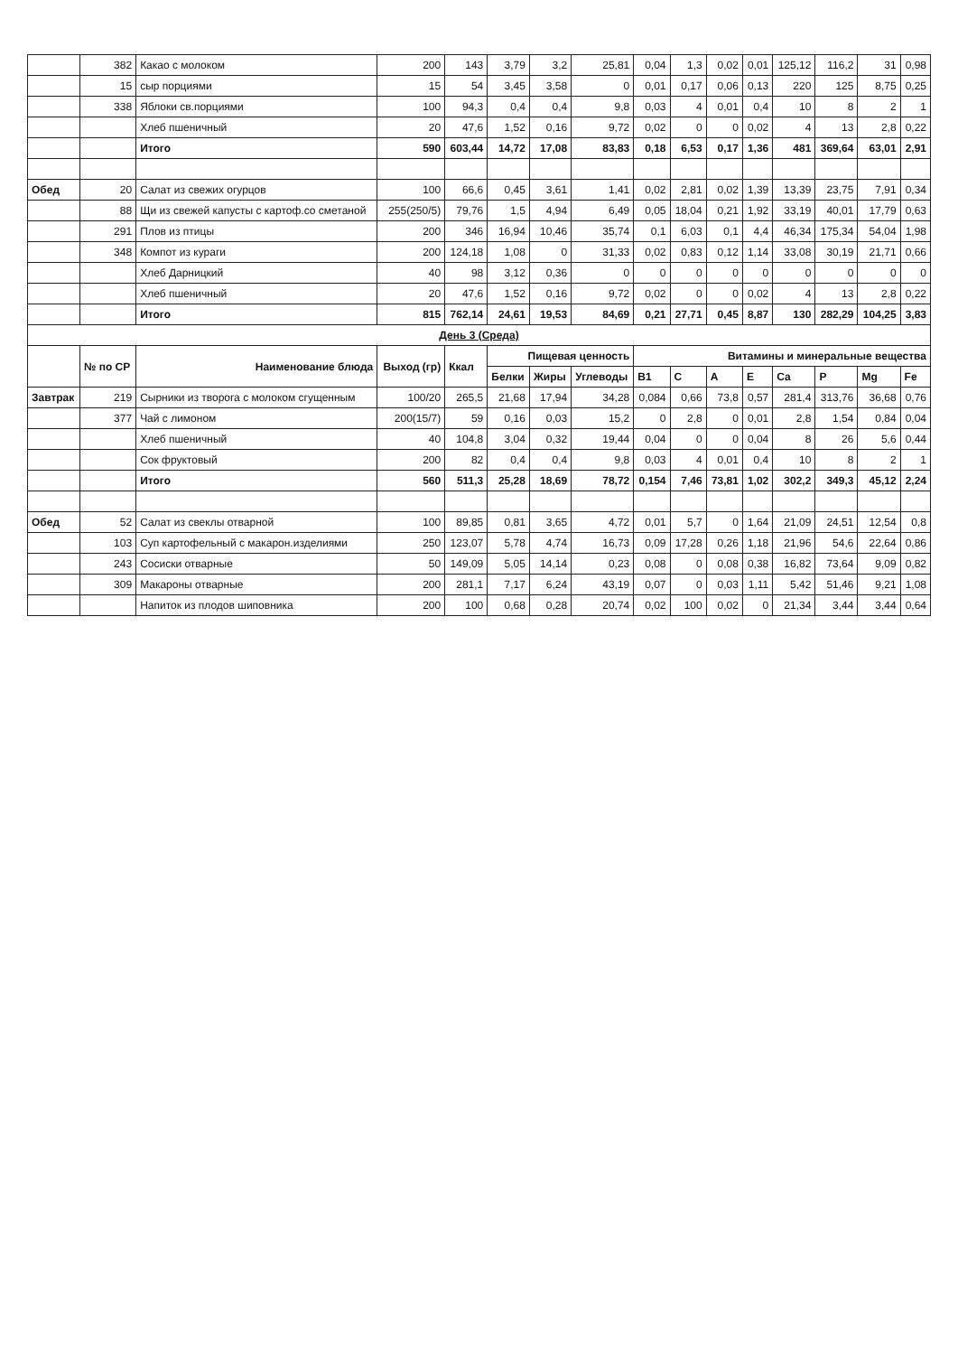| | 382 | Какао с молоком | 200 | 143 | 3,79 | 3,2 | 25,81 | 0,04 | 1,3 | 0,02 | 0,01 | 125,12 | 116,2 | 31 | 0,98 |
| | 15 | сыр порциями | 15 | 54 | 3,45 | 3,58 | 0 | 0,01 | 0,17 | 0,06 | 0,13 | 220 | 125 | 8,75 | 0,25 |
| | 338 | Яблоки св.порциями | 100 | 94,3 | 0,4 | 0,4 | 9,8 | 0,03 | 4 | 0,01 | 0,4 | 10 | 8 | 2 | 1 |
| | | Хлеб пшеничный | 20 | 47,6 | 1,52 | 0,16 | 9,72 | 0,02 | 0 | 0 | 0,02 | 4 | 13 | 2,8 | 0,22 |
| | | Итого | 590 | 603,44 | 14,72 | 17,08 | 83,83 | 0,18 | 6,53 | 0,17 | 1,36 | 481 | 369,64 | 63,01 | 2,91 |
| Обед | 20 | Салат из свежих огурцов | 100 | 66,6 | 0,45 | 3,61 | 1,41 | 0,02 | 2,81 | 0,02 | 1,39 | 13,39 | 23,75 | 7,91 | 0,34 |
| | 88 | Щи из свежей капусты с картоф.со сметаной | 255(250/5) | 79,76 | 1,5 | 4,94 | 6,49 | 0,05 | 18,04 | 0,21 | 1,92 | 33,19 | 40,01 | 17,79 | 0,63 |
| | 291 | Плов из птицы | 200 | 346 | 16,94 | 10,46 | 35,74 | 0,1 | 6,03 | 0,1 | 4,4 | 46,34 | 175,34 | 54,04 | 1,98 |
| | 348 | Компот из кураги | 200 | 124,18 | 1,08 | 0 | 31,33 | 0,02 | 0,83 | 0,12 | 1,14 | 33,08 | 30,19 | 21,71 | 0,66 |
| | | Хлеб Дарницкий | 40 | 98 | 3,12 | 0,36 | 0 | 0 | 0 | 0 | 0 | 0 | 0 | 0 | 0 |
| | | Хлеб пшеничный | 20 | 47,6 | 1,52 | 0,16 | 9,72 | 0,02 | 0 | 0 | 0,02 | 4 | 13 | 2,8 | 0,22 |
| | | Итого | 815 | 762,14 | 24,61 | 19,53 | 84,69 | 0,21 | 27,71 | 0,45 | 8,87 | 130 | 282,29 | 104,25 | 3,83 |
| День 3 (Среда) | | | | | | | | | | | | | | | |
| | № по СР | Наименование блюда | Выход (гр) | Ккал | Пищевая ценность | | | Витамины и минеральные вещества | | | | | | | |
| | | | | | Белки | Жиры | Углеводы | B1 | C | A | E | Ca | P | Mg | Fe |
| Завтрак | 219 | Сырники из творога с молоком сгущенным | 100/20 | 265,5 | 21,68 | 17,94 | 34,28 | 0,084 | 0,66 | 73,8 | 0,57 | 281,4 | 313,76 | 36,68 | 0,76 |
| | 377 | Чай с лимоном | 200(15/7) | 59 | 0,16 | 0,03 | 15,2 | 0 | 2,8 | 0 | 0,01 | 2,8 | 1,54 | 0,84 | 0,04 |
| | | Хлеб пшеничный | 40 | 104,8 | 3,04 | 0,32 | 19,44 | 0,04 | 0 | 0 | 0,04 | 8 | 26 | 5,6 | 0,44 |
| | | Сок фруктовый | 200 | 82 | 0,4 | 0,4 | 9,8 | 0,03 | 4 | 0,01 | 0,4 | 10 | 8 | 2 | 1 |
| | | Итого | 560 | 511,3 | 25,28 | 18,69 | 78,72 | 0,154 | 7,46 | 73,81 | 1,02 | 302,2 | 349,3 | 45,12 | 2,24 |
| Обед | 52 | Салат из свеклы отварной | 100 | 89,85 | 0,81 | 3,65 | 4,72 | 0,01 | 5,7 | 0 | 1,64 | 21,09 | 24,51 | 12,54 | 0,8 |
| | 103 | Суп картофельный с макарон.изделиями | 250 | 123,07 | 5,78 | 4,74 | 16,73 | 0,09 | 17,28 | 0,26 | 1,18 | 21,96 | 54,6 | 22,64 | 0,86 |
| | 243 | Сосиски отварные | 50 | 149,09 | 5,05 | 14,14 | 0,23 | 0,08 | 0 | 0,08 | 0,38 | 16,82 | 73,64 | 9,09 | 0,82 |
| | 309 | Макароны отварные | 200 | 281,1 | 7,17 | 6,24 | 43,19 | 0,07 | 0 | 0,03 | 1,11 | 5,42 | 51,46 | 9,21 | 1,08 |
| | | Напиток из плодов шиповника | 200 | 100 | 0,68 | 0,28 | 20,74 | 0,02 | 100 | 0,02 | 0 | 21,34 | 3,44 | 3,44 | 0,64 |